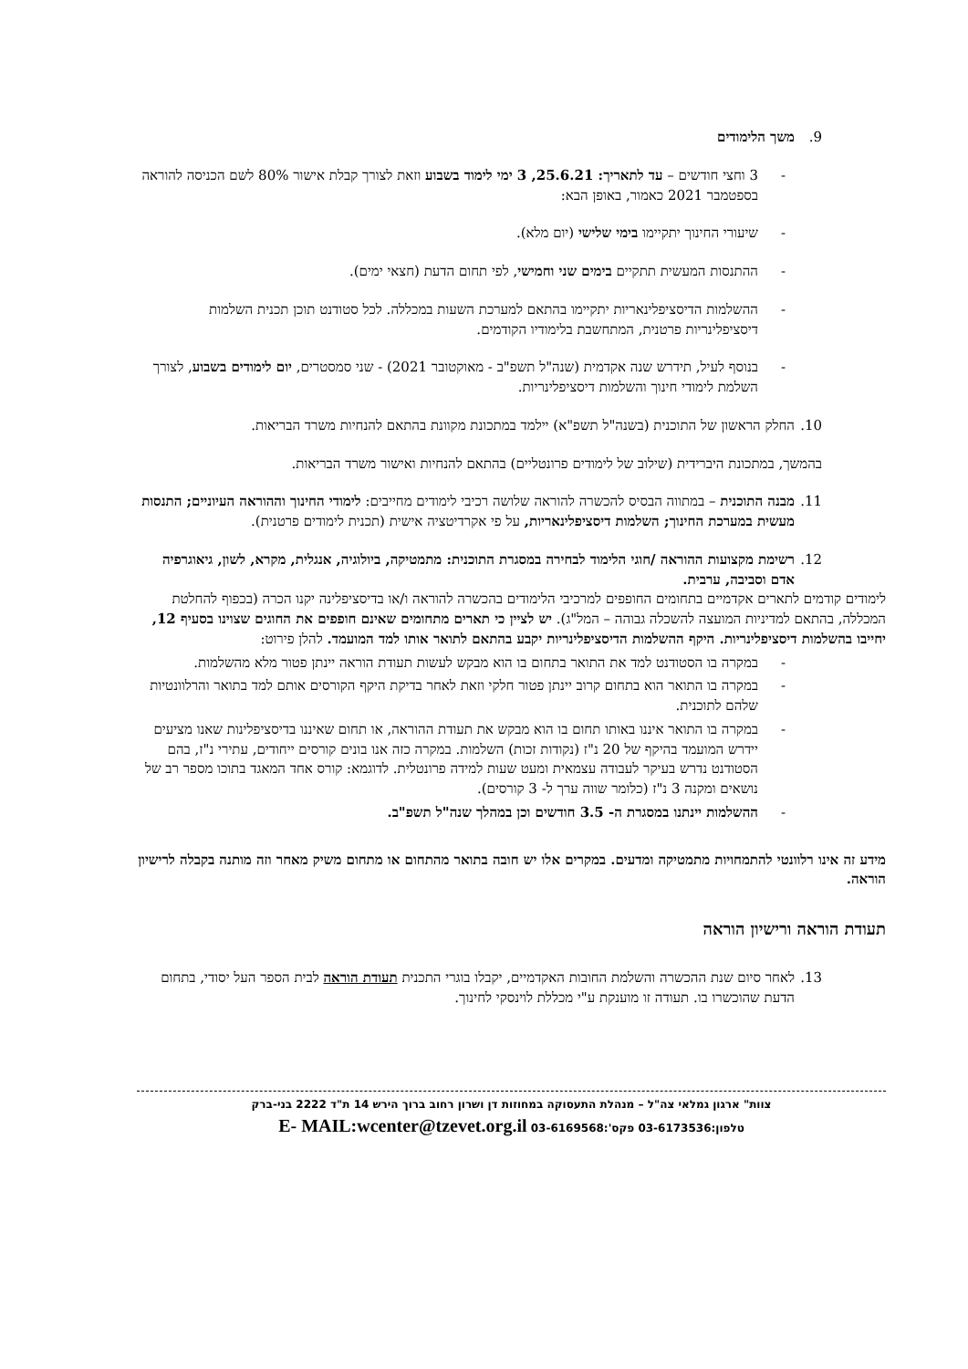9. משך הלימודים
- 3 וחצי חודשים – עד לתאריך: 25.6.21, 3 ימי לימוד בשבוע וזאת לצורך קבלת אישור 80% לשם הכניסה להוראה בספטמבר 2021 כאמור, באופן הבא:
- שיעורי החינוך יתקיימו בימי שלישי (יום מלא).
- ההתנסות המעשית תתקיים בימים שני וחמישי, לפי תחום הדעת (חצאי ימים).
- ההשלמות הדיסציפלינאריות יתקיימו בהתאם למערכת השעות במכללה. לכל סטודנט תוכן תכנית השלמות דיסציפלינריות פרטנית, המתחשבת בלימודיו הקודמים.
- בנוסף לעיל, תידרש שנה אקדמית (שנה"ל תשפ"ב - מאוקטובר 2021) - שני סמסטרים, יום לימודים בשבוע, לצורך השלמת לימודי חינוך והשלמות דיסציפלינריות.
10. החלק הראשון של התוכנית (בשנה"ל תשפ"א) יילמד במתכונת מקוונת בהתאם להנחיות משרד הבריאות.
בהמשך, במתכונת היברידית (שילוב של לימודים פרונטליים) בהתאם להנחיות ואישור משרד הבריאות.
11. מבנה התוכנית – במתווה הבסיס להכשרה להוראה שלושה רכיבי לימודים מחייבים: לימודי החינוך וההוראה העיוניים; התנסות מעשית במערכת החינוך; השלמות דיסציפלינאריות, על פי אקרדיטציה אישית (תכנית לימודים פרטנית).
12. רשימת מקצועות ההוראה /חוגי הלימוד לבחירה במסגרת התוכנית: מתמטיקה, ביולוגיה, אנגלית, מקרא, לשון, גיאוגרפיה אדם וסביבה, ערבית.
לימודים קודמים לתארים אקדמיים בתחומים החופפים למרכיבי הלימודים בהכשרה להוראה ו/או בדיסציפלינה יקנו הכרה (בכפוף להחלטת המכללה, בהתאם למדיניות המועצה להשכלה גבוהה – המל"ג). יש לציין כי תארים מתחומים שאינם חופפים את החוגים שצוינו בסעיף 12, יחייבו בהשלמות דיסציפלינריות. היקף ההשלמות הדיסציפלינריות יקבע בהתאם לתואר אותו למד המועמד. להלן פירוט:
- במקרה בו הסטודנט למד את התואר בתחום בו הוא מבקש לעשות תעודת הוראה יינתן פטור מלא מהשלמות.
- במקרה בו התואר הוא בתחום קרוב יינתן פטור חלקי וזאת לאחר בדיקת היקף הקורסים אותם למד בתואר והרלוונטיות שלהם לתוכנית.
- במקרה בו התואר איננו באותו תחום בו הוא מבקש את תעודת ההוראה, או תחום שאיננו בדיסציפלינות שאנו מציעים יידרש המועמד בהיקף של 20 נ"ז (נקודות זכות) השלמות. במקרה כזה אנו בונים קורסים ייחודים, עתירי נ"ז, בהם הסטודנט נדרש בעיקר לעבודה עצמאית ומעט שעות למידה פרונטלית. לדוגמא: קורס אחד המאגד בתוכו מספר רב של נושאים ומקנה 3 נ"ז (כלומר שווה ערך ל- 3 קורסים).
- ההשלמות יינתנו במסגרת ה- 3.5 חודשים וכן במהלך שנה"ל תשפ"ב.
מידע זה אינו רלוונטי להתמחויות מתמטיקה ומדעים. במקרים אלו יש חובה בתואר מהתחום או מתחום משיק מאחר וזה מותנה בקבלה לרישיון הוראה.
תעודת הוראה ורישיון הוראה
13. לאחר סיום שנת ההכשרה והשלמת החובות האקדמיים, יקבלו בוגרי התכנית תעודת הוראה לבית הספר העל יסודי, בתחום הדעת שהוכשרו בו. תעודה זו מוענקת ע"י מכללת לוינסקי לחינוך.
צוות" ארגון גמלאי צה"ל – מנהלת התעסוקה במחוזות דן ושרון רחוב ברוך הירש 14 ת"ד 2222 בני-ברק
טלפון:03-6173536 פקס':03-6169568 E- MAIL:wcenter@tzevet.org.il